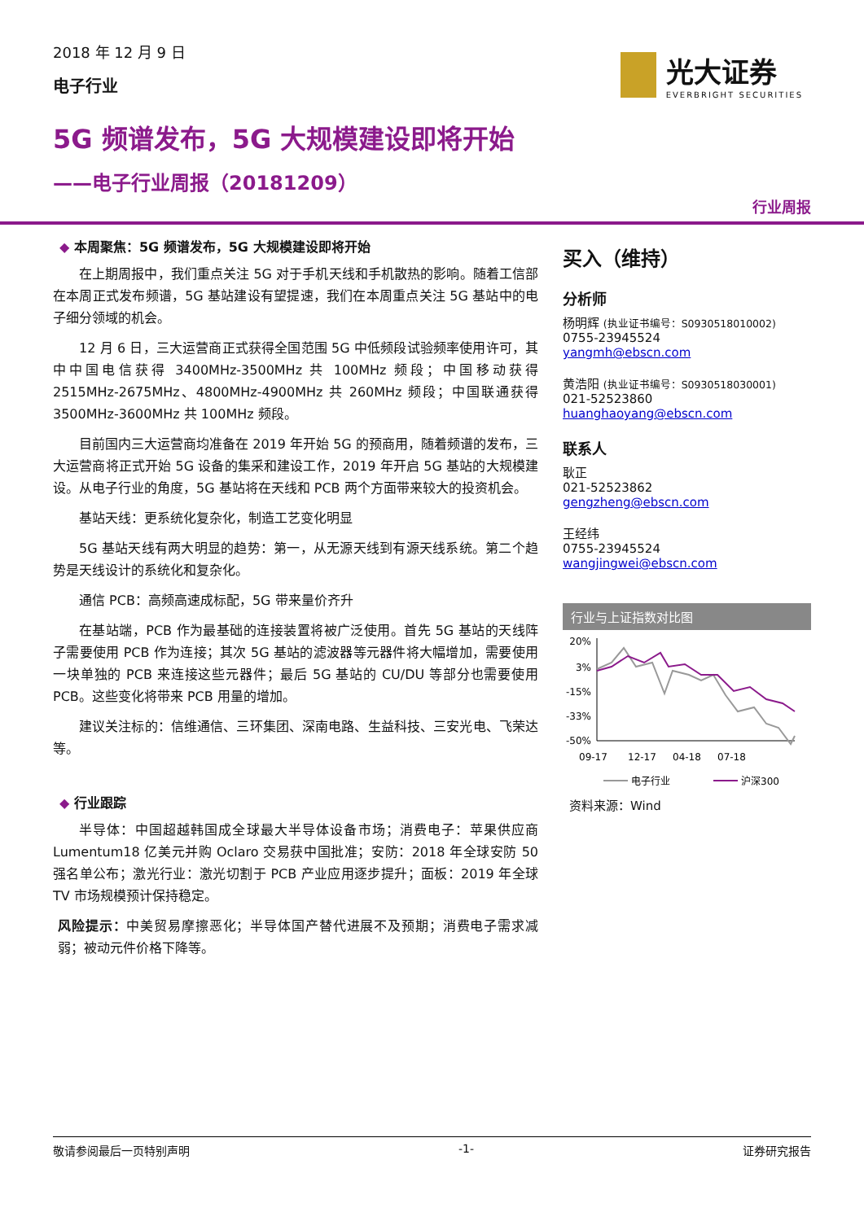2018 年 12 月 9 日
电子行业
光大证券
EVERBRIGHT SECURITIES
5G 频谱发布，5G 大规模建设即将开始
——电子行业周报（20181209）
行业周报
◆ 本周聚焦：5G 频谱发布，5G 大规模建设即将开始
在上期周报中，我们重点关注 5G 对于手机天线和手机散热的影响。随着工信部在本周正式发布频谱，5G 基站建设有望提速，我们在本周重点关注 5G 基站中的电子细分领域的机会。
12 月 6 日，三大运营商正式获得全国范围 5G 中低频段试验频率使用许可，其中中国电信获得 3400MHz-3500MHz 共 100MHz 频段；中国移动获得 2515MHz-2675MHz、4800MHz-4900MHz 共 260MHz 频段；中国联通获得 3500MHz-3600MHz 共 100MHz 频段。
目前国内三大运营商均准备在 2019 年开始 5G 的预商用，随着频谱的发布，三大运营商将正式开始 5G 设备的集采和建设工作，2019 年开启 5G 基站的大规模建设。从电子行业的角度，5G 基站将在天线和 PCB 两个方面带来较大的投资机会。
基站天线：更系统化复杂化，制造工艺变化明显
5G 基站天线有两大明显的趋势：第一，从无源天线到有源天线系统。第二个趋势是天线设计的系统化和复杂化。
通信 PCB：高频高速成标配，5G 带来量价齐升
在基站端，PCB 作为最基础的连接装置将被广泛使用。首先 5G 基站的天线阵子需要使用 PCB 作为连接；其次 5G 基站的滤波器等元器件将大幅增加，需要使用一块单独的 PCB 来连接这些元器件；最后 5G 基站的 CU/DU 等部分也需要使用 PCB。这些变化将带来 PCB 用量的增加。
建议关注标的：信维通信、三环集团、深南电路、生益科技、三安光电、飞荣达等。
◆ 行业跟踪
半导体：中国超越韩国成全球最大半导体设备市场；消费电子：苹果供应商 Lumentum18 亿美元并购 Oclaro 交易获中国批准；安防：2018 年全球安防 50 强名单公布；激光行业：激光切割于 PCB 产业应用逐步提升；面板：2019 年全球 TV 市场规模预计保持稳定。
风险提示：中美贸易摩擦恶化；半导体国产替代进展不及预期；消费电子需求减弱；被动元件价格下降等。
买入（维持）
分析师
杨明辉 (执业证书编号：S0930518010002)
0755-23945524
yangmh@ebscn.com
黄浩阳 (执业证书编号：S0930518030001)
021-52523860
huanghaoyang@ebscn.com
联系人
耿正
021-52523862
gengzheng@ebscn.com
王经纬
0755-23945524
wangjingwei@ebscn.com
行业与上证指数对比图
20%
3%
-15%
-33%
-50%
09-17
12-17
04-18
07-18
电子行业
沪深300
资料来源：Wind
敬请参阅最后一页特别声明 -1- 证券研究报告